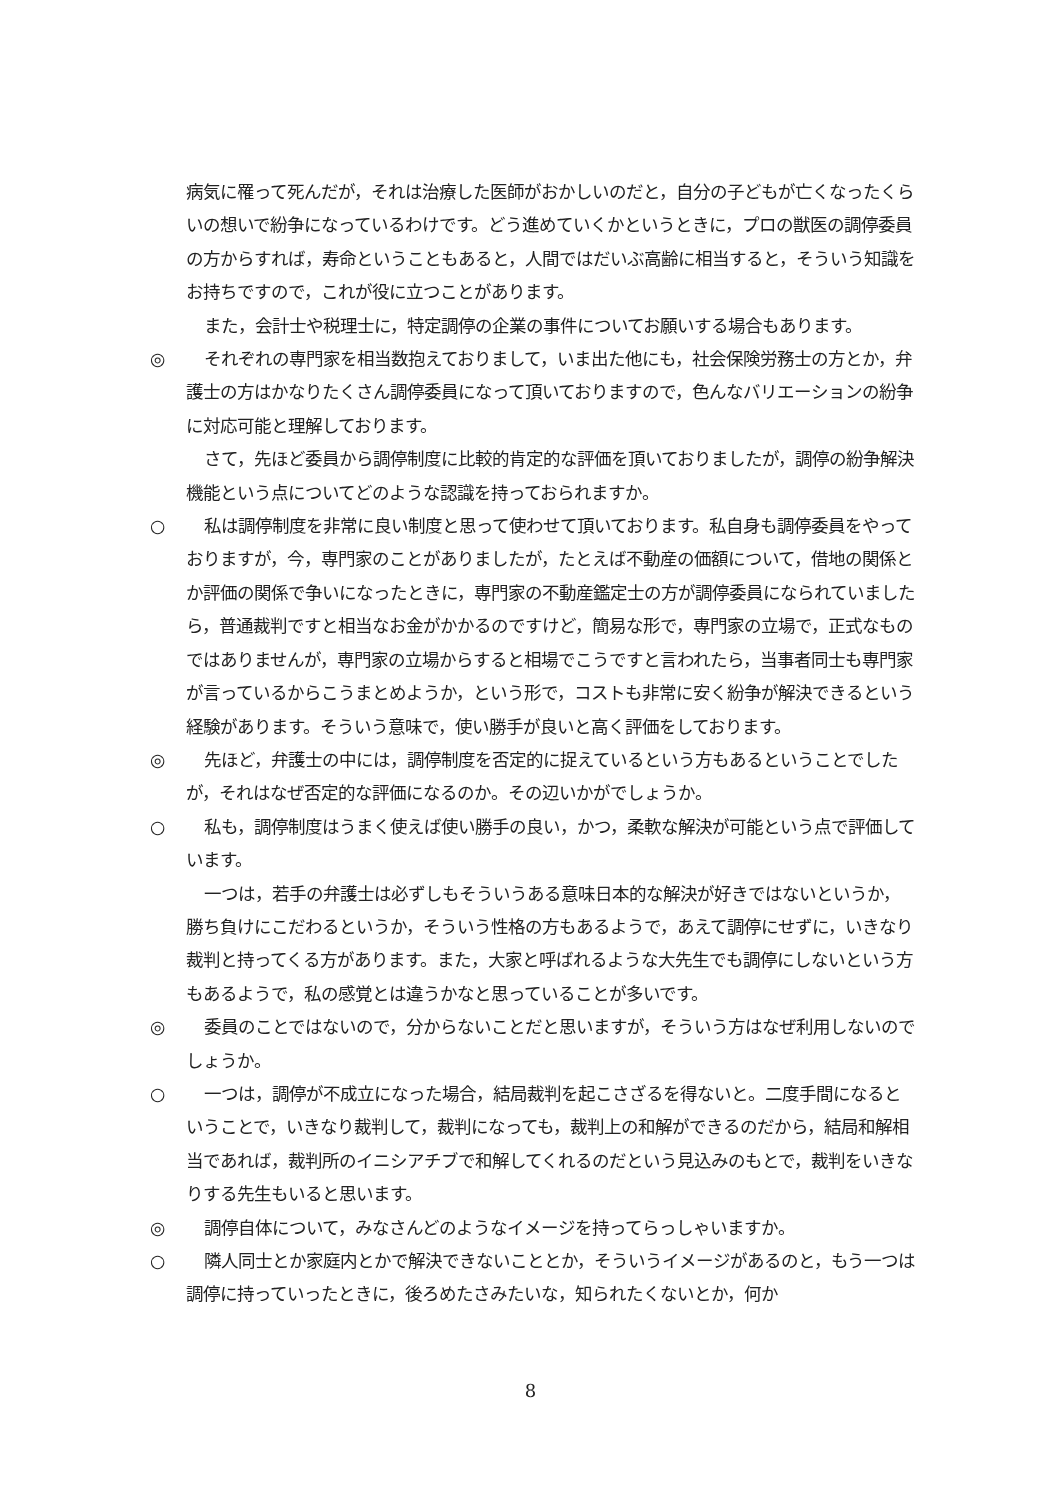病気に罹って死んだが，それは治療した医師がおかしいのだと，自分の子どもが亡くなったくらいの想いで紛争になっているわけです。どう進めていくかというときに，プロの獣医の調停委員の方からすれば，寿命ということもあると，人間ではだいぶ高齢に相当すると，そういう知識をお持ちですので，これが役に立つことがあります。
また，会計士や税理士に，特定調停の企業の事件についてお願いする場合もあります。
◎ それぞれの専門家を相当数抱えておりまして，いま出た他にも，社会保険労務士の方とか，弁護士の方はかなりたくさん調停委員になって頂いておりますので，色んなバリエーションの紛争に対応可能と理解しております。
さて，先ほど委員から調停制度に比較的肯定的な評価を頂いておりましたが，調停の紛争解決機能という点についてどのような認識を持っておられますか。
○ 私は調停制度を非常に良い制度と思って使わせて頂いております。私自身も調停委員をやっておりますが，今，専門家のことがありましたが，たとえば不動産の価額について，借地の関係とか評価の関係で争いになったときに，専門家の不動産鑑定士の方が調停委員になられていましたら，普通裁判ですと相当なお金がかかるのですけど，簡易な形で，専門家の立場で，正式なものではありませんが，専門家の立場からすると相場でこうですと言われたら，当事者同士も専門家が言っているからこうまとめようか，という形で，コストも非常に安く紛争が解決できるという経験があります。そういう意味で，使い勝手が良いと高く評価をしております。
◎ 先ほど，弁護士の中には，調停制度を否定的に捉えているという方もあるということでしたが，それはなぜ否定的な評価になるのか。その辺いかがでしょうか。
○ 私も，調停制度はうまく使えば使い勝手の良い，かつ，柔軟な解決が可能という点で評価しています。
一つは，若手の弁護士は必ずしもそういうある意味日本的な解決が好きではないというか，勝ち負けにこだわるというか，そういう性格の方もあるようで，あえて調停にせずに，いきなり裁判と持ってくる方があります。また，大家と呼ばれるような大先生でも調停にしないという方もあるようで，私の感覚とは違うかなと思っていることが多いです。
◎ 委員のことではないので，分からないことだと思いますが，そういう方はなぜ利用しないのでしょうか。
○ 一つは，調停が不成立になった場合，結局裁判を起こさざるを得ないと。二度手間になるということで，いきなり裁判して，裁判になっても，裁判上の和解ができるのだから，結局和解相当であれば，裁判所のイニシアチブで和解してくれるのだという見込みのもとで，裁判をいきなりする先生もいると思います。
◎ 調停自体について，みなさんどのようなイメージを持ってらっしゃいますか。
○ 隣人同士とか家庭内とかで解決できないこととか，そういうイメージがあるのと，もう一つは調停に持っていったときに，後ろめたさみたいな，知られたくないとか，何か
8